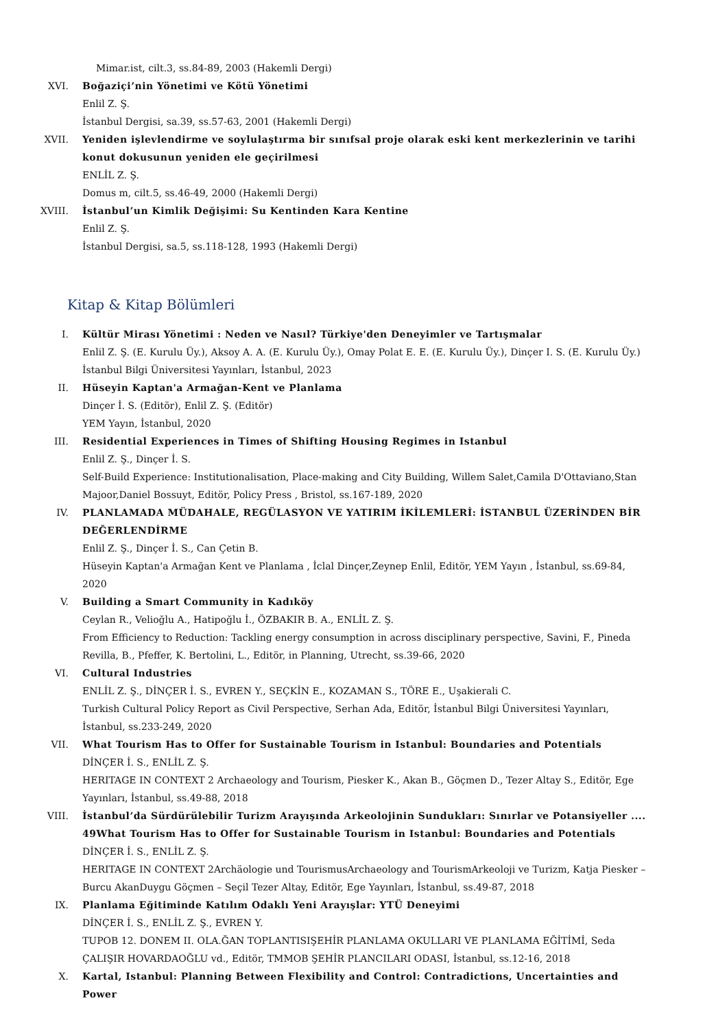Mimar.ist, cilt.3, ss.84-89, 2003 (Hakemli Dergi)
XVI. Boğaziçi’nin Yönetimi ve Kötü Yönetimi
Enlil Z. Ş.
İstanbul Dergisi, sa.39, ss.57-63, 2001 (Hakemli Dergi)
XVII. Yeniden işlevlendirme ve soylulaştırma bir sınıfsal proje olarak eski kent merkezlerinin ve tarihi konut dokusunun yeniden ele geçirilmesi
ENLİL Z. Ş.
Domus m, cilt.5, ss.46-49, 2000 (Hakemli Dergi)
XVIII. İstanbul’un Kimlik Değişimi: Su Kentinden Kara Kentine
Enlil Z. Ş.
İstanbul Dergisi, sa.5, ss.118-128, 1993 (Hakemli Dergi)
Kitap & Kitap Bölümleri
I. Kültür Mirası Yönetimi : Neden ve Nasıl? Türkiye'den Deneyimler ve Tartışmalar
Enlil Z. Ş. (E. Kurulu Üy.), Aksoy A. A. (E. Kurulu Üy.), Omay Polat E. E. (E. Kurulu Üy.), Dinçer I. S. (E. Kurulu Üy.)
İstanbul Bilgi Üniversitesi Yayınları, İstanbul, 2023
II. Hüseyin Kaptan'a Armağan-Kent ve Planlama
Dinçer İ. S. (Editör), Enlil Z. Ş. (Editör)
YEM Yayın, İstanbul, 2020
III. Residential Experiences in Times of Shifting Housing Regimes in Istanbul
Enlil Z. Ş., Dinçer İ. S.
Self-Build Experience: Institutionalisation, Place-making and City Building, Willem Salet,Camila D'Ottaviano,Stan Majoor,Daniel Bossuyt, Editör, Policy Press , Bristol, ss.167-189, 2020
IV. PLANLAMADA MÜDAHALE, REGÜLASYON VE YATIRIM İKİLEMLERİ: İSTANBUL ÜZERİNDEN BİR DEĞERLENDİRME
Enlil Z. Ş., Dinçer İ. S., Can Çetin B.
Hüseyin Kaptan'a Armağan Kent ve Planlama , İclal Dinçer,Zeynep Enlil, Editör, YEM Yayın , İstanbul, ss.69-84, 2020
V. Building a Smart Community in Kadıköy
Ceylan R., Velioğlu A., Hatipoğlu İ., ÖZBAKIR B. A., ENLİL Z. Ş.
From Efficiency to Reduction: Tackling energy consumption in across disciplinary perspective, Savini, F., Pineda Revilla, B., Pfeffer, K. Bertolini, L., Editör, in Planning, Utrecht, ss.39-66, 2020
VI. Cultural Industries
ENLİL Z. Ş., DİNÇER İ. S., EVREN Y., SEÇKİN E., KOZAMAN S., TÖRE E., Uşakierali C.
Turkish Cultural Policy Report as Civil Perspective, Serhan Ada, Editör, İstanbul Bilgi Üniversitesi Yayınları, İstanbul, ss.233-249, 2020
VII. What Tourism Has to Offer for Sustainable Tourism in Istanbul: Boundaries and Potentials
DİNÇER İ. S., ENLİL Z. Ş.
HERITAGE IN CONTEXT 2 Archaeology and Tourism, Piesker K., Akan B., Göçmen D., Tezer Altay S., Editör, Ege Yayınları, İstanbul, ss.49-88, 2018
VIII. İstanbul’da Sürdürülebilir Turizm Arayışında Arkeolojinin Sundukları: Sınırlar ve Potansiyeller .... 49What Tourism Has to Offer for Sustainable Tourism in Istanbul: Boundaries and Potentials
DİNÇER İ. S., ENLİL Z. Ş.
HERITAGE IN CONTEXT 2Archäologie und TourismusArchaeology and TourismArkeoloji ve Turizm, Katja Piesker – Burcu AkanDuygu Göçmen – Seçil Tezer Altay, Editör, Ege Yayınları, İstanbul, ss.49-87, 2018
IX. Planlama Eğitiminde Katılım Odaklı Yeni Arayışlar: YTÜ Deneyimi
DİNÇER İ. S., ENLİL Z. Ş., EVREN Y.
TUPOB 12. DONEM II. OLA.ĞAN TOPLANTISIŞEHİR PLANLAMA OKULLARI VE PLANLAMA EĞİTİMİ, Seda ÇALIŞIR HOVARDAOĞLU vd., Editör, TMMOB ŞEHİR PLANCILARI ODASI, İstanbul, ss.12-16, 2018
X. Kartal, Istanbul: Planning Between Flexibility and Control: Contradictions, Uncertainties and Power